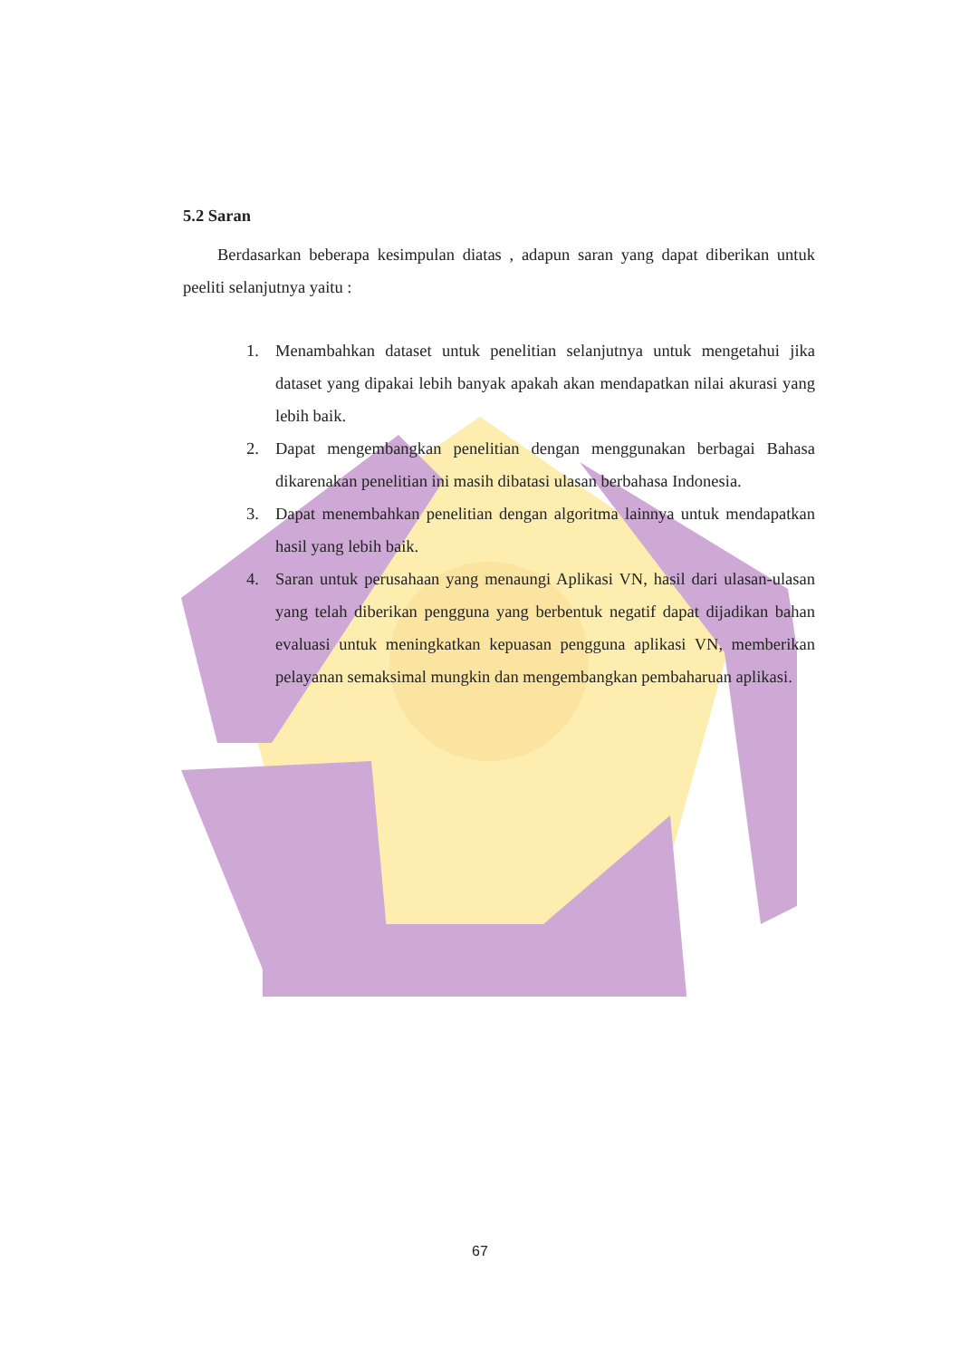5.2 Saran
Berdasarkan beberapa kesimpulan diatas , adapun saran yang dapat diberikan untuk peeliti selanjutnya yaitu :
1. Menambahkan dataset untuk penelitian selanjutnya untuk mengetahui jika dataset yang dipakai lebih banyak apakah akan mendapatkan nilai akurasi yang lebih baik.
2. Dapat mengembangkan penelitian dengan menggunakan berbagai Bahasa dikarenakan penelitian ini masih dibatasi ulasan berbahasa Indonesia.
3. Dapat menembahkan penelitian dengan algoritma lainnya untuk mendapatkan hasil yang lebih baik.
4. Saran untuk perusahaan yang menaungi Aplikasi VN, hasil dari ulasan-ulasan yang telah diberikan pengguna yang berbentuk negatif dapat dijadikan bahan evaluasi untuk meningkatkan kepuasan pengguna aplikasi VN, memberikan pelayanan semaksimal mungkin dan mengembangkan pembaharuan aplikasi.
67